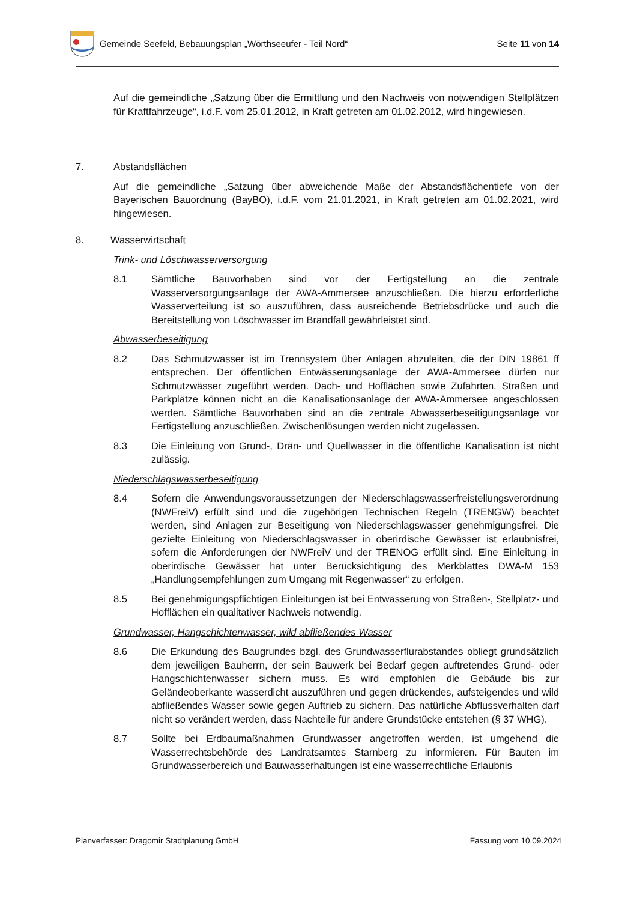Gemeinde Seefeld, Bebauungsplan „Wörthseeufer - Teil Nord“
Seite 11 von 14
Auf die gemeindliche „Satzung über die Ermittlung und den Nachweis von notwendigen Stellplätzen für Kraftfahrzeuge“, i.d.F. vom 25.01.2012, in Kraft getreten am 01.02.2012, wird hingewiesen.
7. Abstandsflächen
Auf die gemeindliche „Satzung über abweichende Maße der Abstandsflächentiefe von der Bayerischen Bauordnung (BayBO), i.d.F. vom 21.01.2021, in Kraft getreten am 01.02.2021, wird hingewiesen.
8. Wasserwirtschaft
Trink- und Löschwasserversorgung
8.1 Sämtliche Bauvorhaben sind vor der Fertigstellung an die zentrale Wasserversorgungsanlage der AWA-Ammersee anzuschließen. Die hierzu erforderliche Wasserverteilung ist so auszuführen, dass ausreichende Betriebsdrücke und auch die Bereitstellung von Löschwasser im Brandfall gewährleistet sind.
Abwasserbeseitigung
8.2 Das Schmutzwasser ist im Trennsystem über Anlagen abzuleiten, die der DIN 19861 ff entsprechen. Der öffentlichen Entwässerungsanlage der AWA-Ammersee dürfen nur Schmutzwässer zugeführt werden. Dach- und Hofflächen sowie Zufahrten, Straßen und Parkplätze können nicht an die Kanalisationsanlage der AWA-Ammersee angeschlossen werden. Sämtliche Bauvorhaben sind an die zentrale Abwasserbeseitigungsanlage vor Fertigstellung anzuschließen. Zwischenlösungen werden nicht zugelassen.
8.3 Die Einleitung von Grund-, Drän- und Quellwasser in die öffentliche Kanalisation ist nicht zulässig.
Niederschlagswasserbeseitigung
8.4 Sofern die Anwendungsvoraussetzungen der Niederschlagswasserfreistellungsverordnung (NWFreiV) erfüllt sind und die zugehörigen Technischen Regeln (TRENGW) beachtet werden, sind Anlagen zur Beseitigung von Niederschlagswasser genehmigungsfrei. Die gezielte Einleitung von Niederschlagswasser in oberirdische Gewässer ist erlaubnisfrei, sofern die Anforderungen der NWFreiV und der TRENOG erfüllt sind. Eine Einleitung in oberirdische Gewässer hat unter Berücksichtigung des Merkblattes DWA-M 153 „Handlungsempfehlungen zum Umgang mit Regenwasser“ zu erfolgen.
8.5 Bei genehmigungspflichtigen Einleitungen ist bei Entwässerung von Straßen-, Stellplatz- und Hofflächen ein qualitativer Nachweis notwendig.
Grundwasser, Hangschichtenwasser, wild abfließendes Wasser
8.6 Die Erkundung des Baugrundes bzgl. des Grundwasserflurabstandes obliegt grundsätzlich dem jeweiligen Bauherrn, der sein Bauwerk bei Bedarf gegen auftretendes Grund- oder Hangschichtenwasser sichern muss. Es wird empfohlen die Gebäude bis zur Geländeoberkante wasserdicht auszuführen und gegen drückendes, aufsteigendes und wild abfließendes Wasser sowie gegen Auftrieb zu sichern. Das natürliche Abflussverhalten darf nicht so verändert werden, dass Nachteile für andere Grundstücke entstehen (§ 37 WHG).
8.7 Sollte bei Erdbaumaßnahmen Grundwasser angetroffen werden, ist umgehend die Wasserrechtsbehörde des Landratsamtes Starnberg zu informieren. Für Bauten im Grundwasserbereich und Bauwasserhaltungen ist eine wasserrechtliche Erlaubnis
Planverfasser: Dragomir Stadtplanung GmbH Fassung vom 10.09.2024